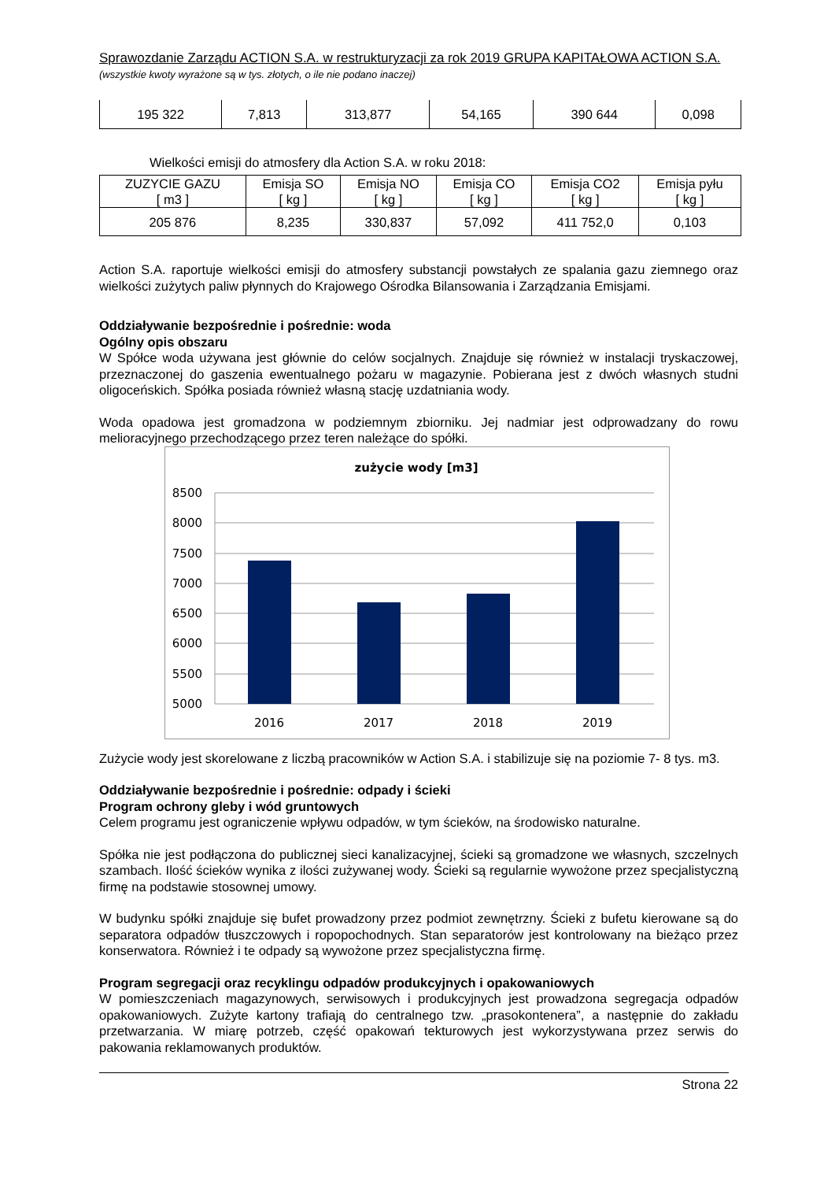Sprawozdanie Zarządu ACTION S.A. w restrukturyzacji za rok 2019 GRUPA KAPITAŁOWA ACTION S.A.
(wszystkie kwoty wyrażone są w tys. złotych, o ile nie podano inaczej)
| 195 322 | 7,813 | 313,877 | 54,165 | 390 644 | 0,098 |
Wielkości emisji do atmosfery dla Action S.A. w roku 2018:
| ZUZYCIE GAZU [ m3 ] | Emisja SO [ kg ] | Emisja NO [ kg ] | Emisja CO [ kg ] | Emisja CO2 [ kg ] | Emisja pyłu [ kg ] |
| 205 876 | 8,235 | 330,837 | 57,092 | 411 752,0 | 0,103 |
Action S.A. raportuje wielkości emisji do atmosfery substancji powstałych ze spalania gazu ziemnego oraz wielkości zużytych paliw płynnych do Krajowego Ośrodka Bilansowania i Zarządzania Emisjami.
Oddziaływanie bezpośrednie i pośrednie: woda
Ogólny opis obszaru
W Spółce woda używana jest głównie do celów socjalnych. Znajduje się również w instalacji tryskaczowej, przeznaczonej do gaszenia ewentualnego pożaru w magazynie. Pobierana jest z dwóch własnych studni oligoceńskich. Spółka posiada również własną stację uzdatniania wody.
Woda opadowa jest gromadzona w podziemnym zbiorniku. Jej nadmiar jest odprowadzany do rowu melioracyjnego przechodzącego przez teren należące do spółki.
zużycie wody [m3]
8500
8000
7500
7000
6500
6000
5500
5000
2016
2017
2018
2019
Zużycie wody jest skorelowane z liczbą pracowników w Action S.A. i stabilizuje się na poziomie 7- 8 tys. m3.
Oddziaływanie bezpośrednie i pośrednie: odpady i ścieki
Program ochrony gleby i wód gruntowych
Celem programu jest ograniczenie wpływu odpadów, w tym ścieków, na środowisko naturalne.
Spółka nie jest podłączona do publicznej sieci kanalizacyjnej, ścieki są gromadzone we własnych, szczelnych szambach. Ilość ścieków wynika z ilości zużywanej wody. Ścieki są regularnie wywożone przez specjalistyczną firmę na podstawie stosownej umowy.
W budynku spółki znajduje się bufet prowadzony przez podmiot zewnętrzny. Ścieki z bufetu kierowane są do separatora odpadów tłuszczowych i ropopochodnych. Stan separatorów jest kontrolowany na bieżąco przez konserwatora. Również i te odpady są wywożone przez specjalistyczna firmę.
Program segregacji oraz recyklingu odpadów produkcyjnych i opakowaniowych
W pomieszczeniach magazynowych, serwisowych i produkcyjnych jest prowadzona segregacja odpadów opakowaniowych. Zużyte kartony trafiają do centralnego tzw. „prasokontenera”, a następnie do zakładu przetwarzania. W miarę potrzeb, część opakowań tekturowych jest wykorzystywana przez serwis do pakowania reklamowanych produktów.
Strona 22